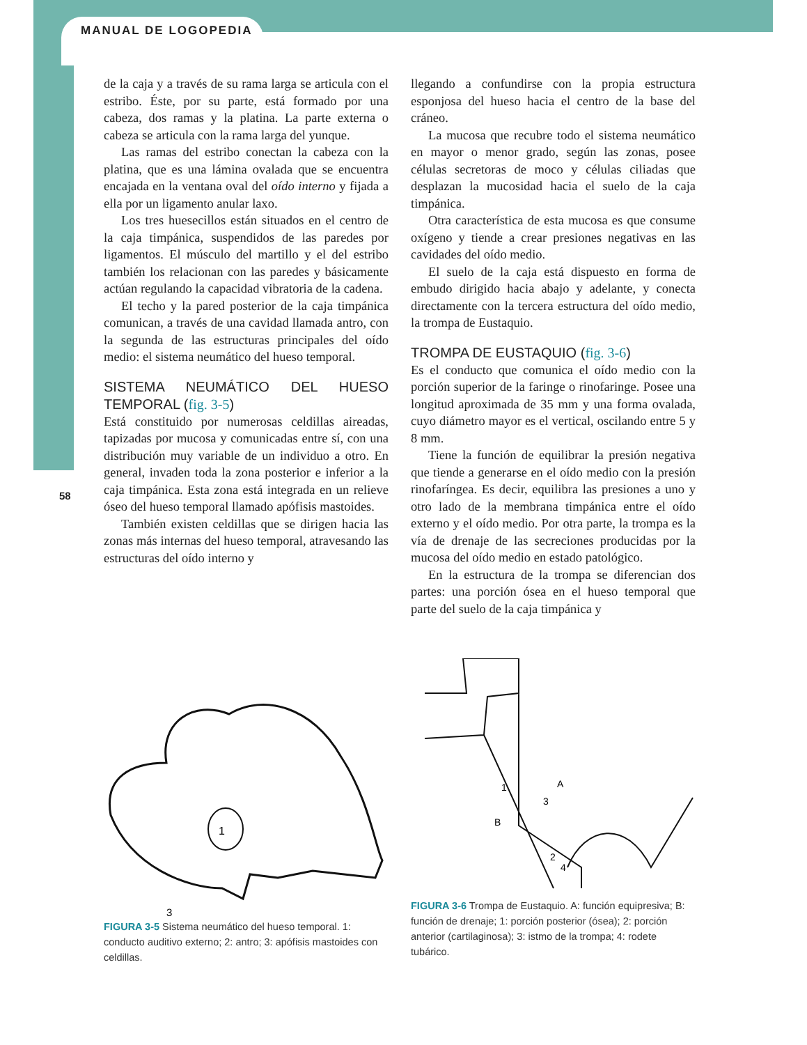MANUAL DE LOGOPEDIA
58
de la caja y a través de su rama larga se articula con el estribo. Éste, por su parte, está formado por una cabeza, dos ramas y la platina. La parte externa o cabeza se articula con la rama larga del yunque.
Las ramas del estribo conectan la cabeza con la platina, que es una lámina ovalada que se encuentra encajada en la ventana oval del oído interno y fijada a ella por un ligamento anular laxo.
Los tres huesecillos están situados en el centro de la caja timpánica, suspendidos de las paredes por ligamentos. El músculo del martillo y el del estribo también los relacionan con las paredes y básicamente actúan regulando la capacidad vibratoria de la cadena.
El techo y la pared posterior de la caja timpánica comunican, a través de una cavidad llamada antro, con la segunda de las estructuras principales del oído medio: el sistema neumático del hueso temporal.
SISTEMA NEUMÁTICO DEL HUESO TEMPORAL (fig. 3-5)
Está constituido por numerosas celdillas aireadas, tapizadas por mucosa y comunicadas entre sí, con una distribución muy variable de un individuo a otro. En general, invaden toda la zona posterior e inferior a la caja timpánica. Esta zona está integrada en un relieve óseo del hueso temporal llamado apófisis mastoides.
También existen celdillas que se dirigen hacia las zonas más internas del hueso temporal, atravesando las estructuras del oído interno y
llegando a confundirse con la propia estructura esponjosa del hueso hacia el centro de la base del cráneo.
La mucosa que recubre todo el sistema neumático en mayor o menor grado, según las zonas, posee células secretoras de moco y células ciliadas que desplazan la mucosidad hacia el suelo de la caja timpánica.
Otra característica de esta mucosa es que consume oxígeno y tiende a crear presiones negativas en las cavidades del oído medio.
El suelo de la caja está dispuesto en forma de embudo dirigido hacia abajo y adelante, y conecta directamente con la tercera estructura del oído medio, la trompa de Eustaquio.
TROMPA DE EUSTAQUIO (fig. 3-6)
Es el conducto que comunica el oído medio con la porción superior de la faringe o rinofaringe. Posee una longitud aproximada de 35 mm y una forma ovalada, cuyo diámetro mayor es el vertical, oscilando entre 5 y 8 mm.
Tiene la función de equilibrar la presión negativa que tiende a generarse en el oído medio con la presión rinofaríngea. Es decir, equilibra las presiones a uno y otro lado de la membrana timpánica entre el oído externo y el oído medio. Por otra parte, la trompa es la vía de drenaje de las secreciones producidas por la mucosa del oído medio en estado patológico.
En la estructura de la trompa se diferencian dos partes: una porción ósea en el hueso temporal que parte del suelo de la caja timpánica y
1
3
FIGURA 3-5 Sistema neumático del hueso temporal. 1: conducto auditivo externo; 2: antro; 3: apófisis mastoides con celdillas.
1
3
A
B
2
4
FIGURA 3-6 Trompa de Eustaquio. A: función equipresiva; B: función de drenaje; 1: porción posterior (ósea); 2: porción anterior (cartilaginosa); 3: istmo de la trompa; 4: rodete tubárico.